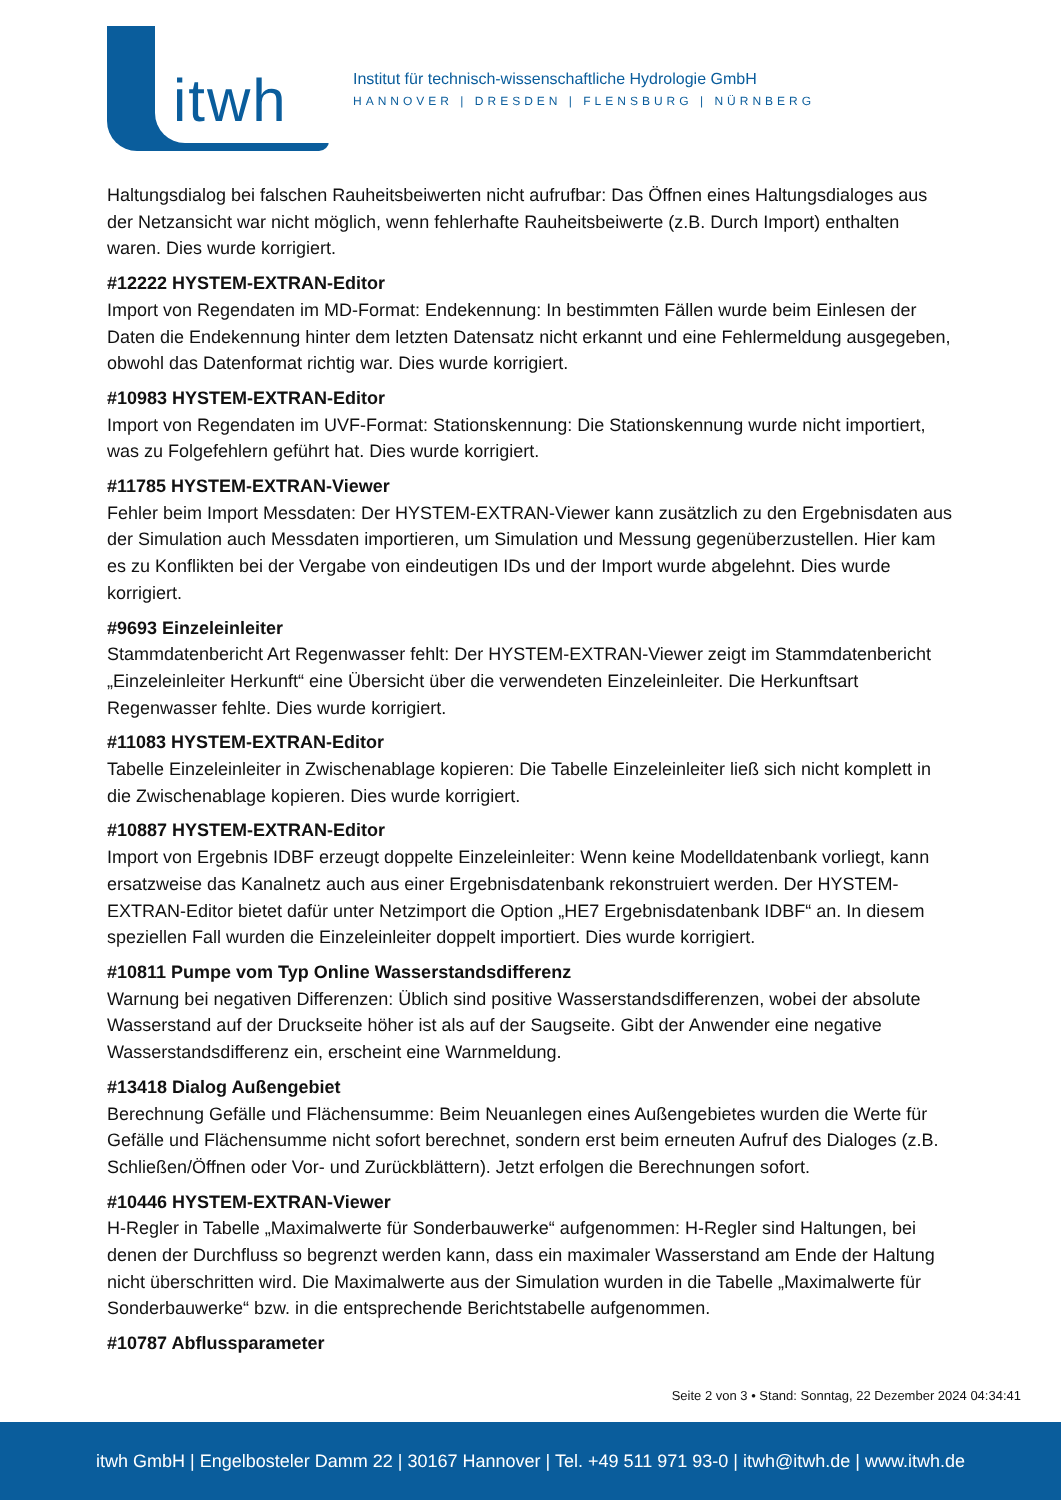itwh
Institut für technisch-wissenschaftliche Hydrologie GmbH
HANNOVER | DRESDEN | FLENSBURG | NÜRNBERG
Haltungsdialog bei falschen Rauheitsbeiwerten nicht aufrufbar: Das Öffnen eines Haltungsdialoges aus der Netzansicht war nicht möglich, wenn fehlerhafte Rauheitsbeiwerte (z.B. Durch Import) enthalten waren. Dies wurde korrigiert.
#12222 HYSTEM-EXTRAN-Editor
Import von Regendaten im MD-Format: Endekennung: In bestimmten Fällen wurde beim Einlesen der Daten die Endekennung hinter dem letzten Datensatz nicht erkannt und eine Fehlermeldung ausgegeben, obwohl das Datenformat richtig war. Dies wurde korrigiert.
#10983 HYSTEM-EXTRAN-Editor
Import von Regendaten im UVF-Format: Stationskennung: Die Stationskennung wurde nicht importiert, was zu Folgefehlern geführt hat. Dies wurde korrigiert.
#11785 HYSTEM-EXTRAN-Viewer
Fehler beim Import Messdaten: Der HYSTEM-EXTRAN-Viewer kann zusätzlich zu den Ergebnisdaten aus der Simulation auch Messdaten importieren, um Simulation und Messung gegenüberzustellen. Hier kam es zu Konflikten bei der Vergabe von eindeutigen IDs und der Import wurde abgelehnt. Dies wurde korrigiert.
#9693 Einzeleinleiter
Stammdatenbericht Art Regenwasser fehlt: Der HYSTEM-EXTRAN-Viewer zeigt im Stammdatenbericht „Einzeleinleiter Herkunft“ eine Übersicht über die verwendeten Einzeleinleiter. Die Herkunftsart Regenwasser fehlte. Dies wurde korrigiert.
#11083 HYSTEM-EXTRAN-Editor
Tabelle Einzeleinleiter in Zwischenablage kopieren: Die Tabelle Einzeleinleiter ließ sich nicht komplett in die Zwischenablage kopieren. Dies wurde korrigiert.
#10887 HYSTEM-EXTRAN-Editor
Import von Ergebnis IDBF erzeugt doppelte Einzeleinleiter: Wenn keine Modelldatenbank vorliegt, kann ersatzweise das Kanalnetz auch aus einer Ergebnisdatenbank rekonstruiert werden. Der HYSTEM-EXTRAN-Editor bietet dafür unter Netzimport die Option „HE7 Ergebnisdatenbank IDBF“ an. In diesem speziellen Fall wurden die Einzeleinleiter doppelt importiert. Dies wurde korrigiert.
#10811 Pumpe vom Typ Online Wasserstandsdifferenz
Warnung bei negativen Differenzen: Üblich sind positive Wasserstandsdifferenzen, wobei der absolute Wasserstand auf der Druckseite höher ist als auf der Saugseite. Gibt der Anwender eine negative Wasserstandsdifferenz ein, erscheint eine Warnmeldung.
#13418 Dialog Außengebiet
Berechnung Gefälle und Flächensumme: Beim Neuanlegen eines Außengebietes wurden die Werte für Gefälle und Flächensumme nicht sofort berechnet, sondern erst beim erneuten Aufruf des Dialoges (z.B. Schließen/Öffnen oder Vor- und Zurückblättern). Jetzt erfolgen die Berechnungen sofort.
#10446 HYSTEM-EXTRAN-Viewer
H-Regler in Tabelle „Maximalwerte für Sonderbauwerke“ aufgenommen: H-Regler sind Haltungen, bei denen der Durchfluss so begrenzt werden kann, dass ein maximaler Wasserstand am Ende der Haltung nicht überschritten wird. Die Maximalwerte aus der Simulation wurden in die Tabelle „Maximalwerte für Sonderbauwerke“ bzw. in die entsprechende Berichtstabelle aufgenommen.
#10787 Abflussparameter
Seite 2 von 3 • Stand: Sonntag, 22 Dezember 2024 04:34:41
itwh GmbH | Engelbosteler Damm 22 | 30167 Hannover | Tel. +49 511 971 93-0 | itwh@itwh.de | www.itwh.de